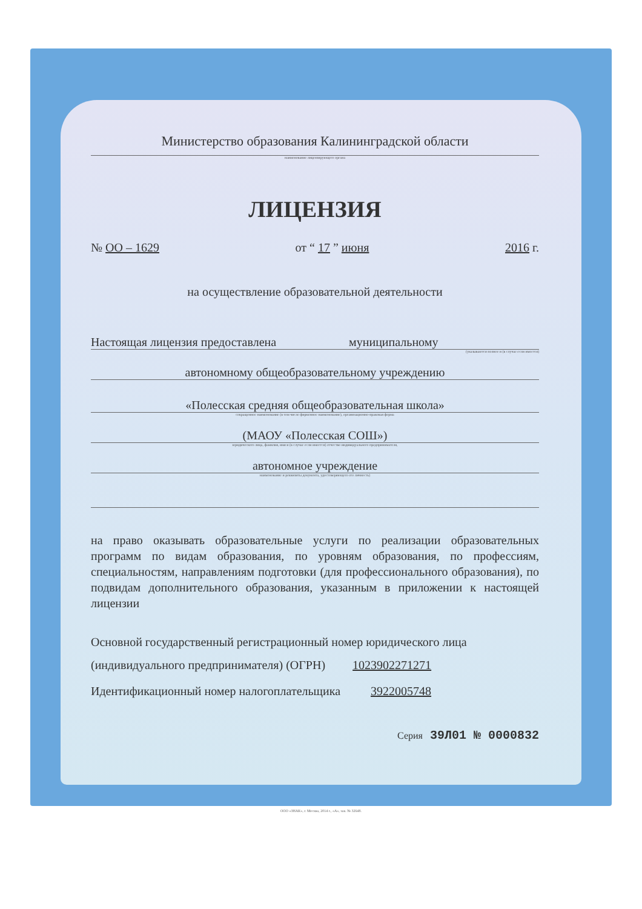Министерство образования Калининградской области
наименование лицензирующего органа
ЛИЦЕНЗИЯ
№ OO – 1629 от “ 17 ” июня 2016 г.
на осуществление образовательной деятельности
Настоящая лицензия предоставлена муниципальному
(указываются полное и (в случае если имеется)
автономному общеобразовательному учреждению
«Полесская средняя общеобразовательная школа»
сокращенное наименование (в том числе фирменное наименование), организационно-правовая форма
(МАОУ «Полесская СОШ»)
юридического лица, фамилия, имя и (в случае если имеется) отчество индивидуального предпринимателя,
автономное учреждение
наименование и реквизиты документа, удостоверяющего его личность)
на право оказывать образовательные услуги по реализации образовательных программ по видам образования, по уровням образования, по профессиям, специальностям, направлениям подготовки (для профессионального образования), по подвидам дополнительного образования, указанным в приложении к настоящей лицензии
Основной государственный регистрационный номер юридического лица
(индивидуального предпринимателя) (ОГРН) 1023902271271
Идентификационный номер налогоплательщика 3922005748
Серия 39Л01 № 0000832
ООО «ЗНАК», г. Москва, 2014 г., «А», зак. № 32648.